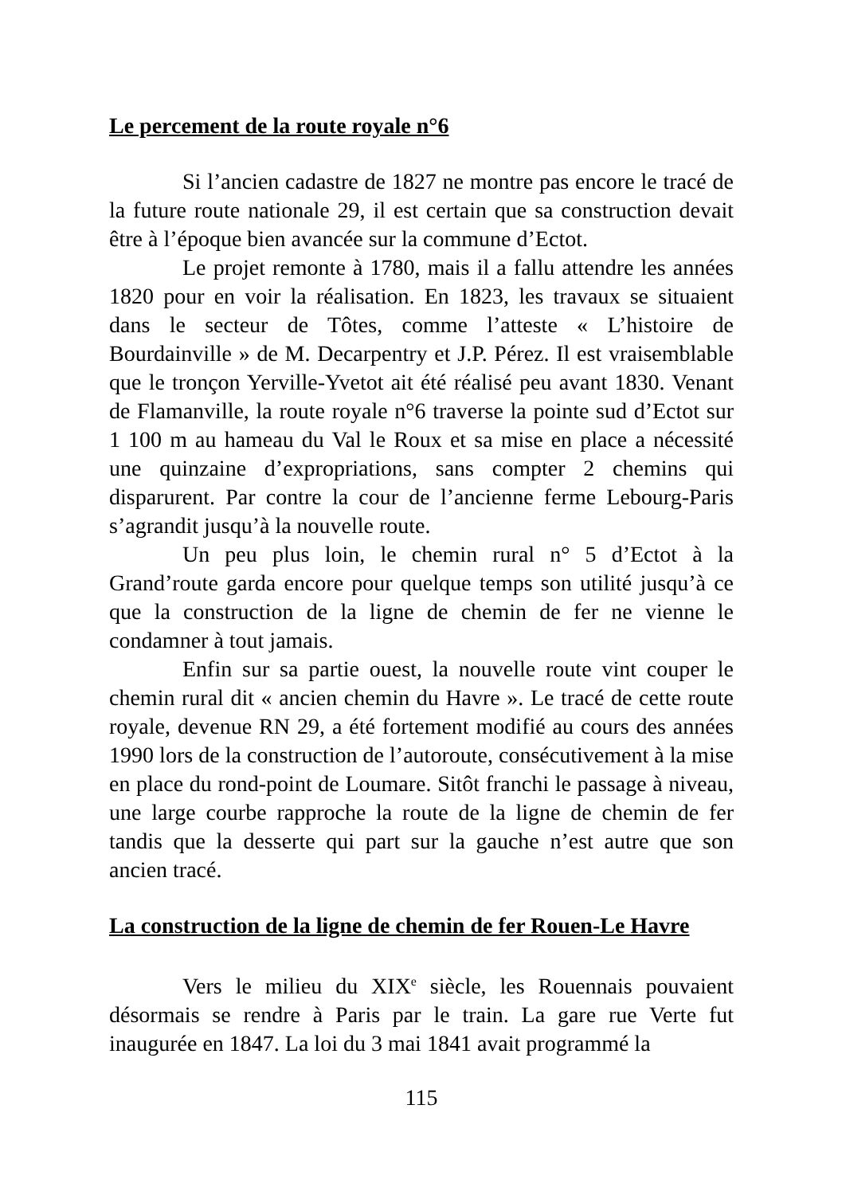Le percement de la route royale n°6
Si l’ancien cadastre de 1827 ne montre pas encore le tracé de la future route nationale 29, il est certain que sa construction devait être à l’époque bien avancée sur la commune d’Ectot.
Le projet remonte à 1780, mais il a fallu attendre les années 1820 pour en voir la réalisation. En 1823, les travaux se situaient dans le secteur de Tôtes, comme l’atteste « L’histoire de Bourdainville » de M. Decarpentry et J.P. Pérez. Il est vraisemblable que le tronçon Yerville-Yvetot ait été réalisé peu avant 1830. Venant de Flamanville, la route royale n°6 traverse la pointe sud d’Ectot sur 1 100 m au hameau du Val le Roux et sa mise en place a nécessité une quinzaine d’expropriations, sans compter 2 chemins qui disparurent. Par contre la cour de l’ancienne ferme Lebourg-Paris s’agrandit jusqu’à la nouvelle route.
Un peu plus loin, le chemin rural n° 5 d’Ectot à la Grand’route garda encore pour quelque temps son utilité jusqu’à ce que la construction de la ligne de chemin de fer ne vienne le condamner à tout jamais.
Enfin sur sa partie ouest, la nouvelle route vint couper le chemin rural dit « ancien chemin du Havre ». Le tracé de cette route royale, devenue RN 29, a été fortement modifié au cours des années 1990 lors de la construction de l’autoroute, consécutivement à la mise en place du rond-point de Loumare. Sitôt franchi le passage à niveau, une large courbe rapproche la route de la ligne de chemin de fer tandis que la desserte qui part sur la gauche n’est autre que son ancien tracé.
La construction de la ligne de chemin de fer Rouen-Le Havre
Vers le milieu du XIX<sup>e</sup> siècle, les Rouennais pouvaient désormais se rendre à Paris par le train. La gare rue Verte fut inaugurée en 1847. La loi du 3 mai 1841 avait programmé la
115